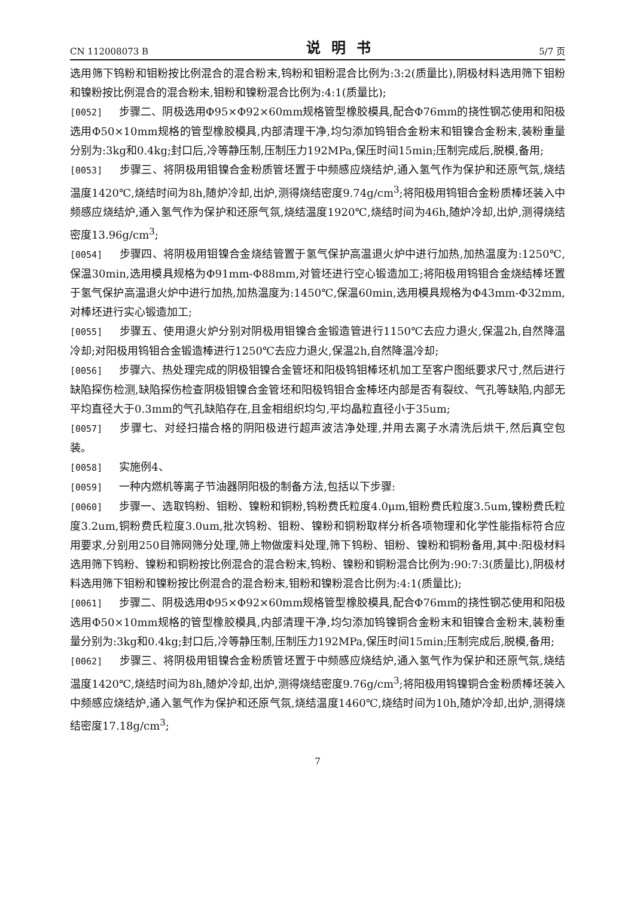CN 112008073 B 说明书 5/7 页
选用筛下钨粉和钼粉按比例混合的混合粉末,钨粉和钼粉混合比例为:3:2(质量比),阴极材料选用筛下钼粉和镍粉按比例混合的混合粉末,钼粉和镍粉混合比例为:4:1(质量比);
[0052] 步骤二、阴极选用Φ95×Φ92×60mm规格管型橡胶模具,配合Φ76mm的挠性钢芯使用和阳极选用Φ50×10mm规格的管型橡胶模具,内部清理干净,均匀添加钨钼合金粉末和钼镍合金粉末,装粉重量分别为:3kg和0.4kg;封口后,冷等静压制,压制压力192MPa,保压时间15min;压制完成后,脱模,备用;
[0053] 步骤三、将阴极用钼镍合金粉质管坯置于中频感应烧结炉,通入氢气作为保护和还原气氛,烧结温度1420℃,烧结时间为8h,随炉冷却,出炉,测得烧结密度9.74g/cm<sup>3</sup>;将阳极用钨钼合金粉质棒坯装入中频感应烧结炉,通入氢气作为保护和还原气氛,烧结温度1920℃,烧结时间为46h,随炉冷却,出炉,测得烧结密度13.96g/cm<sup>3</sup>;
[0054] 步骤四、将阴极用钼镍合金烧结管置于氢气保护高温退火炉中进行加热,加热温度为:1250℃,保温30min,选用模具规格为Φ91mm-Φ88mm,对管坯进行空心锻造加工;将阳极用钨钼合金烧结棒坯置于氢气保护高温退火炉中进行加热,加热温度为:1450℃,保温60min,选用模具规格为Φ43mm-Φ32mm,对棒坯进行实心锻造加工;
[0055] 步骤五、使用退火炉分别对阴极用钼镍合金锻造管进行1150℃去应力退火,保温2h,自然降温冷却;对阳极用钨钼合金锻造棒进行1250℃去应力退火,保温2h,自然降温冷却;
[0056] 步骤六、热处理完成的阴极钼镍合金管坯和阳极钨钼棒坯机加工至客户图纸要求尺寸,然后进行缺陷探伤检测,缺陷探伤检查阴极钼镍合金管坯和阳极钨钼合金棒坯内部是否有裂纹、气孔等缺陷,内部无平均直径大于0.3mm的气孔缺陷存在,且金相组织均匀,平均晶粒直径小于35um;
[0057] 步骤七、对经扫描合格的阴阳极进行超声波洁净处理,并用去离子水清洗后烘干,然后真空包装。
[0058] 实施例4、
[0059] 一种内燃机等离子节油器阴阳极的制备方法,包括以下步骤:
[0060] 步骤一、选取钨粉、钼粉、镍粉和铜粉,钨粉费氏粒度4.0μm,钼粉费氏粒度3.5um,镍粉费氏粒度3.2um,铜粉费氏粒度3.0um,批次钨粉、钼粉、镍粉和铜粉取样分析各项物理和化学性能指标符合应用要求,分别用250目筛网筛分处理,筛上物做废料处理,筛下钨粉、钼粉、镍粉和铜粉备用,其中:阳极材料选用筛下钨粉、镍粉和铜粉按比例混合的混合粉末,钨粉、镍粉和铜粉混合比例为:90:7:3(质量比),阴极材料选用筛下钼粉和镍粉按比例混合的混合粉末,钼粉和镍粉混合比例为:4:1(质量比);
[0061] 步骤二、阴极选用Φ95×Φ92×60mm规格管型橡胶模具,配合Φ76mm的挠性钢芯使用和阳极选用Φ50×10mm规格的管型橡胶模具,内部清理干净,均匀添加钨镍铜合金粉末和钼镍合金粉末,装粉重量分别为:3kg和0.4kg;封口后,冷等静压制,压制压力192MPa,保压时间15min;压制完成后,脱模,备用;
[0062] 步骤三、将阴极用钼镍合金粉质管坯置于中频感应烧结炉,通入氢气作为保护和还原气氛,烧结温度1420℃,烧结时间为8h,随炉冷却,出炉,测得烧结密度9.76g/cm<sup>3</sup>;将阳极用钨镍铜合金粉质棒坯装入中频感应烧结炉,通入氢气作为保护和还原气氛,烧结温度1460℃,烧结时间为10h,随炉冷却,出炉,测得烧结密度17.18g/cm<sup>3</sup>;
7